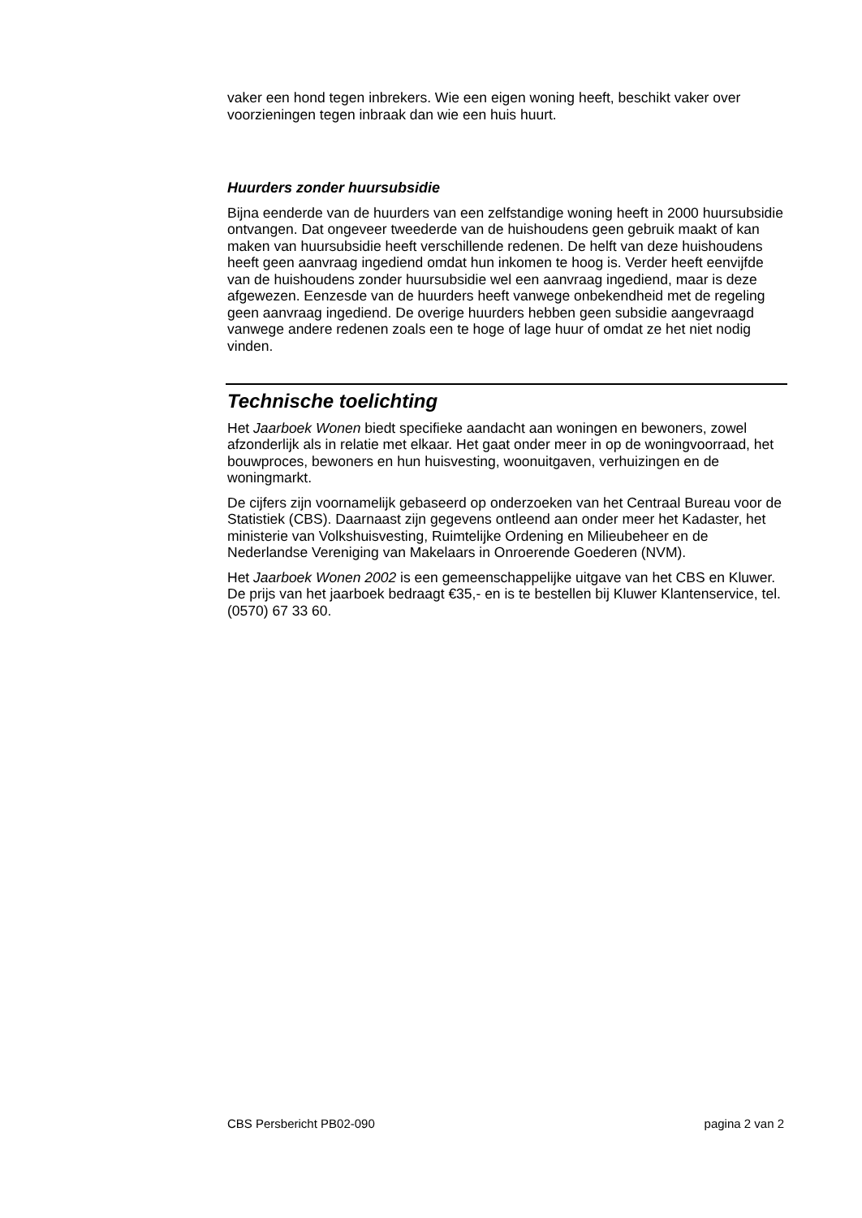vaker een hond tegen inbrekers. Wie een eigen woning heeft, beschikt vaker over voorzieningen tegen inbraak dan wie een huis huurt.
Huurders zonder huursubsidie
Bijna eenderde van de huurders van een zelfstandige woning heeft in 2000 huursubsidie ontvangen. Dat ongeveer tweederde van de huishoudens geen gebruik maakt of kan maken van huursubsidie heeft verschillende redenen. De helft van deze huishoudens heeft geen aanvraag ingediend omdat hun inkomen te hoog is. Verder heeft eenvijfde van de huishoudens zonder huursubsidie wel een aanvraag ingediend, maar is deze afgewezen. Eenzesde van de huurders heeft vanwege onbekendheid met de regeling geen aanvraag ingediend. De overige huurders hebben geen subsidie aangevraagd vanwege andere redenen zoals een te hoge of lage huur of omdat ze het niet nodig vinden.
Technische toelichting
Het Jaarboek Wonen biedt specifieke aandacht aan woningen en bewoners, zowel afzonderlijk als in relatie met elkaar. Het gaat onder meer in op de woningvoorraad, het bouwproces, bewoners en hun huisvesting, woonuitgaven, verhuizingen en de woningmarkt.
De cijfers zijn voornamelijk gebaseerd op onderzoeken van het Centraal Bureau voor de Statistiek (CBS). Daarnaast zijn gegevens ontleend aan onder meer het Kadaster, het ministerie van Volkshuisvesting, Ruimtelijke Ordening en Milieubeheer en de Nederlandse Vereniging van Makelaars in Onroerende Goederen (NVM).
Het Jaarboek Wonen 2002 is een gemeenschappelijke uitgave van het CBS en Kluwer. De prijs van het jaarboek bedraagt €35,- en is te bestellen bij Kluwer Klantenservice, tel. (0570) 67 33 60.
CBS Persbericht PB02-090 pagina 2 van 2